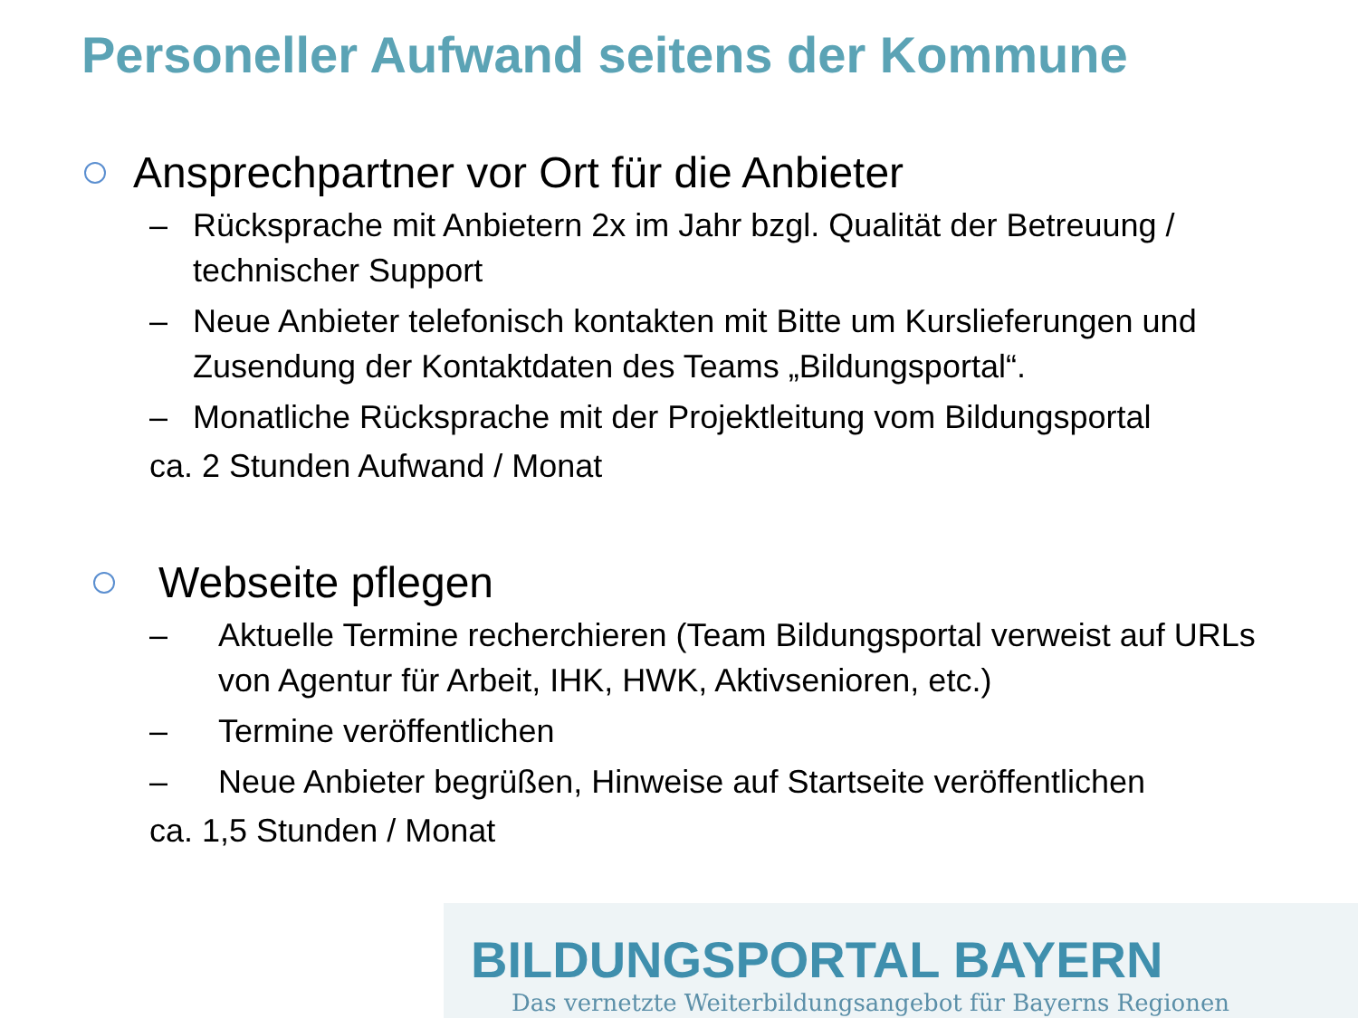Personeller Aufwand seitens der Kommune
Ansprechpartner vor Ort für die Anbieter
– Rücksprache mit Anbietern 2x im Jahr bzgl. Qualität der Betreuung / technischer Support
– Neue Anbieter telefonisch kontakten mit Bitte um Kurslieferungen und Zusendung der Kontaktdaten des Teams „Bildungsportal“.
– Monatliche Rücksprache mit der Projektleitung vom Bildungsportal
ca. 2 Stunden Aufwand / Monat
Webseite pflegen
– Aktuelle Termine recherchieren (Team Bildungsportal verweist auf URLs von Agentur für Arbeit, IHK, HWK, Aktivsenioren, etc.)
– Termine veröffentlichen
– Neue Anbieter begrüßen, Hinweise auf Startseite veröffentlichen
ca. 1,5 Stunden / Monat
BILDUNGSPORTAL BAYERN
Das vernetzte Weiterbildungsangebot für Bayerns Regionen